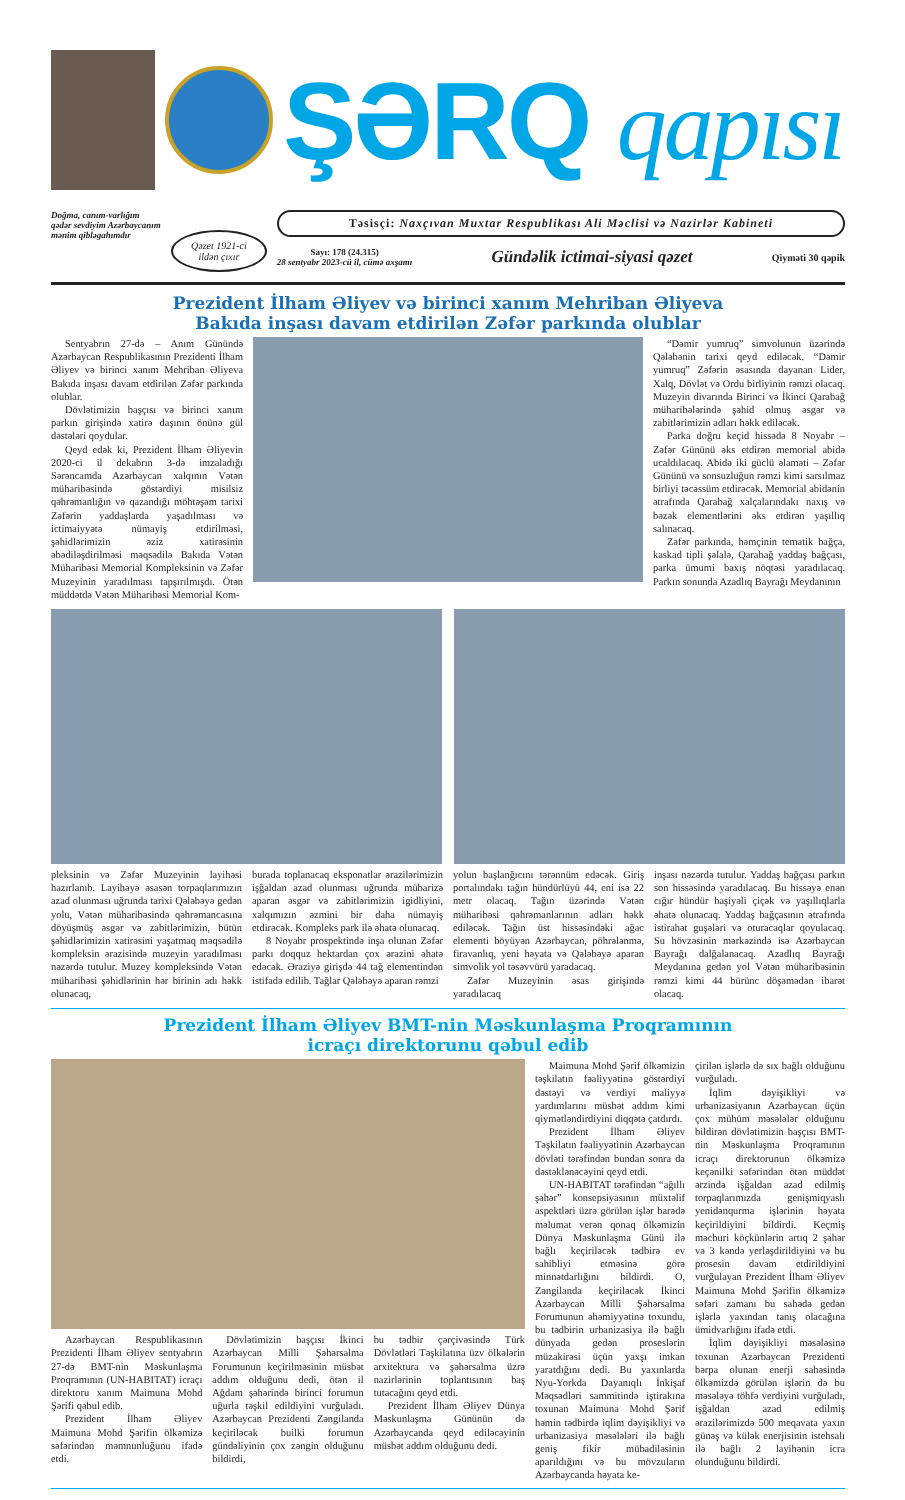ŞƏRQ qapısı
Doğma, canım-varlığım qədər sevdiyim Azərbaycanım mənim qibləgahımdır
Qəzet 1921-ci
ildən çıxır
Təsisçi: Naxçıvan Muxtar Respublikası Ali Məclisi və Nazirlər Kabineti
Sayı: 178 (24.315)
28 sentyabr 2023-cü il, cümə axşamı
Gündəlik ictimai-siyasi qəzet
Qiyməti 30 qəpik
Prezident İlham Əliyev və birinci xanım Mehriban Əliyeva
Bakıda inşası davam etdirilən Zəfər parkında olublar
Sentyabrın 27-də – Anım Günündə Azərbaycan Respublikasının Prezidenti İlham Əliyev və birinci xanım Mehriban Əliyeva Bakıda inşası davam etdirilən Zəfər parkında olublar.
Dövlətimizin başçısı və birinci xanım parkın girişində xatirə daşının önünə gül dəstələri qoydular.
Qeyd edək ki, Prezident İlham Əliyevin 2020-ci il dekabrın 3-də imzaladığı Sərəncamda Azərbaycan xalqının Vətən müharibəsində göstərdiyi misilsiz qəhrəmanlığın və qazandığı möhtəşəm tarixi Zəfərin yaddaşlarda yaşadılması və ictimaiyyətə nümayiş etdirilməsi, şəhidlərimizin əziz xatirəsinin əbədiləşdirilməsi məqsədilə Bakıda Vətən Müharibəsi Memorial Kompleksinin və Zəfər Muzeyinin yaradılması tapşırılmışdı. Ötən müddətdə Vətən Müharibəsi Memorial Kom-
“Dəmir yumruq” simvolunun üzərində Qələbənin tarixi qeyd ediləcək. “Dəmir yumruq” Zəfərin əsasında dayanan Lider, Xalq, Dövlət və Ordu birliyinin rəmzi olacaq. Muzeyin divarında Birinci və İkinci Qarabağ müharibələrində şəhid olmuş əsgər və zabitlərimizin adları həkk ediləcək.
Parka doğru keçid hissədə 8 Noyabr – Zəfər Gününü əks etdirən memorial abidə ucaldılacaq. Abidə iki güclü əlaməti – Zəfər Gününü və sonsuzluğun rəmzi kimi sarsılmaz birliyi təcəssüm etdirəcək. Memorial abidənin ətrafında Qarabağ xalçalarındakı naxış və bəzək elementlərini əks etdirən yaşıllıq salınacaq.
Zəfər parkında, həmçinin tematik bağça, kaskad tipli şəlalə, Qarabağ yaddaş bağçası, parka ümumi baxış nöqtəsi yaradılacaq. Parkın sonunda Azadlıq Bayrağı Meydanının
pleksinin və Zəfər Muzeyinin layihəsi hazırlanıb. Layihəyə əsasən torpaqlarımızın azad olunması uğrunda tarixi Qələbəyə gedən yolu, Vətən müharibəsində qəhrəmancasına döyüşmüş əsgər və zabitlərimizin, bütün şəhidlərimizin xatirəsini yaşatmaq məqsədilə kompleksin ərazisində muzeyin yaradılması nəzərdə tutulur. Muzey kompleksində Vətən müharibəsi şəhidlərinin hər birinin adı həkk olunacaq,
burada toplanacaq eksponatlar ərazilərimizin işğaldan azad olunması uğrunda mübarizə aparan əsgər və zabitlərimizin igidliyini, xalqımızın əzmini bir daha nümayiş etdirəcək. Kompleks park ilə əhatə olunacaq.
8 Noyabr prospektində inşa olunan Zəfər parkı doqquz hektardan çox ərazini əhatə edəcək. Əraziyə girişdə 44 tağ elementindən istifadə edilib. Tağlar Qələbəyə aparan rəmzi
yolun başlanğıcını tərənnüm edəcək. Giriş portalındakı tağın hündürlüyü 44, eni isə 22 metr olacaq. Tağın üzərində Vətən müharibəsi qəhrəmanlarının adları həkk ediləcək. Tağın üst hissəsindəki ağac elementi böyüyən Azərbaycan, pöhrələnmə, firavanlıq, yeni həyata və Qələbəyə aparan simvolik yol təsəvvürü yaradacaq.
Zəfər Muzeyinin əsas girişində yaradılacaq
inşası nəzərdə tutulur. Yaddaş bağçası parkın son hissəsində yaradılacaq. Bu hissəyə enən cığır hündür haşiyəli çiçək və yaşıllıqlarla əhatə olunacaq. Yaddaş bağçasının ətrafında istirahət guşələri və oturacaqlar qoyulacaq. Su hövzəsinin mərkəzində isə Azərbaycan Bayrağı dalğalanacaq. Azadlıq Bayrağı Meydanına gedən yol Vətən müharibəsinin rəmzi kimi 44 bürünc döşəmədən ibarət olacaq.
Prezident İlham Əliyev BMT-nin Məskunlaşma Proqramının
icraçı direktorunu qəbul edib
Azərbaycan Respublikasının Prezidenti İlham Əliyev sentyabrın 27-də BMT-nin Məskunlaşma Proqramının (UN-HABITAT) icraçı direktoru xanım Maimuna Mohd Şərifi qəbul edib.
Prezident İlham Əliyev Maimuna Mohd Şərifin ölkəmizə səfərindən məmnunluğunu ifadə etdi.
Dövlətimizin başçısı İkinci Azərbaycan Milli Şəhərsalma Forumunun keçirilməsinin müsbət addım olduğunu dedi, ötən il Ağdam şəhərində birinci forumun uğurla təşkil edildiyini vurğuladı. Azərbaycan Prezidenti Zəngilanda keçiriləcək builki forumun gündəliyinin çox zəngin olduğunu bildirdi,
bu tədbir çərçivəsində Türk Dövlətləri Təşkilatına üzv ölkələrin arxitektura və şəhərsalma üzrə nazirlərinin toplantısının baş tutacağını qeyd etdi.
Prezident İlham Əliyev Dünya Məskunlaşma Gününün də Azərbaycanda qeyd ediləcəyinin müsbət addım olduğunu dedi.
Maimuna Mohd Şərif ölkəmizin təşkilatın fəaliyyətinə göstərdiyi dəstəyi və verdiyi maliyyə yardımlarını müsbət addım kimi qiymətləndirdiyini diqqətə çatdırdı.
Prezident İlham Əliyev Təşkilatın fəaliyyətinin Azərbaycan dövləti tərəfindən bundan sonra da dəstəklənəcəyini qeyd etdi.
UN-HABITAT tərəfindən “ağıllı şəhər” konsepsiyasının müxtəlif aspektləri üzrə görülən işlər barədə məlumat verən qonaq ölkəmizin Dünya Məskunlaşma Günü ilə bağlı keçiriləcək tədbirə ev sahibliyi etməsinə görə minnətdarlığını bildirdi. O, Zəngilanda keçiriləcək İkinci Azərbaycan Milli Şəhərsalma Forumunun əhəmiyyətinə toxundu, bu tədbirin urbanizasiya ilə bağlı dünyada gedən proseslərin müzakirəsi üçün yaxşı imkan yaratdığını dedi. Bu yaxınlarda Nyu-Yorkda Dayanıqlı İnkişaf Məqsədləri sammitində iştirakına toxunan Maimuna Mohd Şərif həmin tədbirdə iqlim dəyişikliyi və urbanizasiya məsələləri ilə bağlı geniş fikir mübadiləsinin aparıldığını və bu mövzuların Azərbaycanda həyata ke-
çirilən işlərlə də sıx bağlı olduğunu vurğuladı.
İqlim dəyişikliyi və urbanizasiyanın Azərbaycan üçün çox mühüm məsələlər olduğunu bildirən dövlətimizin başçısı BMT-nin Məskunlaşma Proqramının icraçı direktorunun ölkəmizə keçənilki səfərindən ötən müddət ərzində işğaldan azad edilmiş torpaqlarımızda genişmiqyaslı yenidənqurma işlərinin həyata keçirildiyini bildirdi. Keçmiş məcburi köçkünlərin artıq 2 şəhər və 3 kəndə yerləşdirildiyini və bu prosesin davam etdirildiyini vurğulayan Prezident İlham Əliyev Maimuna Mohd Şərifin ölkəmizə səfəri zamanı bu sahədə gedən işlərlə yaxından tanış olacağına ümidvarlığını ifadə etdi.
İqlim dəyişikliyi məsələsinə toxunan Azərbaycan Prezidenti bərpa olunan enerji sahəsində ölkəmizdə görülən işlərin də bu məsələyə töhfə verdiyini vurğuladı, işğaldan azad edilmiş ərazilərimizdə 500 meqavata yaxın günəş və külək enerjisinin istehsalı ilə bağlı 2 layihənin icra olunduğunu bildirdi.